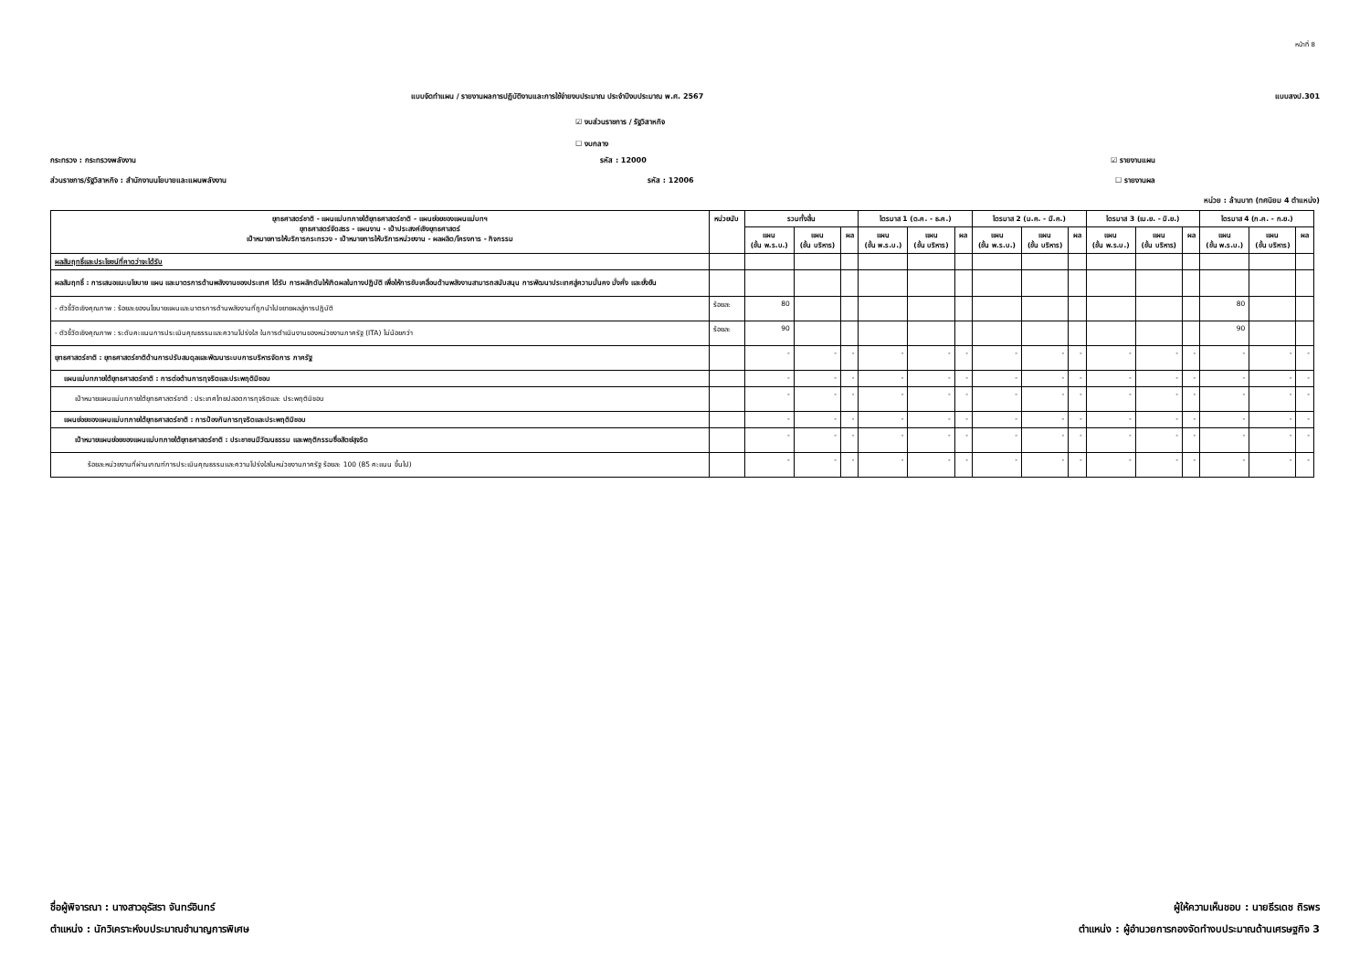หน้าที่ 8
แบบจัดทำแผน / รายงานผลการปฏิบัติงานและการใช้จ่ายงบประมาณ ประจำปีงบประมาณ พ.ศ. 2567 แบบสงป.301
☑ งบส่วนราชการ / รัฐวิสาหกิจ
☐ งบกลาง
กระทรวง : กระทรวงพลังงาน รหัส : 12000 ☑ รายงานแผน
ส่วนราชการ/รัฐวิสาหกิจ : สำนักงานนโยบายและแผนพลังงาน รหัส : 12006 ☐ รายงานผล
หน่วย : ล้านบาท (ทศนิยม 4 ตำแหน่ง)
| ยุทธศาสตร์ชาติ - แผนแม่บทภายใต้ยุทธศาสตร์ชาติ - แผนย่อยของแผนแม่บทฯ ยุทธศาสตร์จัดสรร - แผนงาน - เป้าประสงค์เชิงยุทธศาสตร์ เป้าหมายการให้บริการกระทรวง - เป้าหมายการให้บริการหน่วยงาน - ผลผลิต/โครงการ - กิจกรรม | หน่วยนับ | รวมทั้งสิ้น | | | ไตรมาส 1 (ต.ค. - ธ.ค.) | | | ไตรมาส 2 (ม.ค. - มี.ค.) | | | ไตรมาส 3 (เม.ย. - มิ.ย.) | | | ไตรมาส 4 (ก.ค. - ก.ย.) | | |
| --- | --- | --- | --- | --- | --- | --- | --- | --- | --- | --- | --- | --- | --- | --- | --- | --- |
| | | แผน (ขั้น พ.ร.บ.) | แผน (ขั้น บริหาร) | ผล | แผน (ขั้น พ.ร.บ.) | แผน (ขั้น บริหาร) | ผล | แผน (ขั้น พ.ร.บ.) | แผน (ขั้น บริหาร) | ผล | แผน (ขั้น พ.ร.บ.) | แผน (ขั้น บริหาร) | ผล | แผน (ขั้น พ.ร.บ.) | แผน (ขั้น บริหาร) | ผล |
| ผลสัมฤทธิ์และประโยชน์ที่คาดว่าจะได้รับ | | | | | | | | | | | | | | | | |
| ผลสัมฤทธิ์ : การเสนอแนะนโยบาย แผน และมาตรการด้านพลังงานของประเทศ ได้รับ การผลักดันให้เกิดผลในทางปฏิบัติ เพื่อให้การขับเคลื่อนด้านพลังงานสามารถสนับสนุน การพัฒนาประเทศสู่ความมั่นคง มั่งคั่ง และยั่งยืน | | | | | | | | | | | | | | | | |
| - ตัวชี้วัดเชิงคุณภาพ : ร้อยละของนโยบายแผนและมาตรการด้านพลังงานที่ถูกนำไปขยายผลสู่การปฏิบัติ | ร้อยละ | 80 | | | | | | | | | | | | 80 | | |
| - ตัวชี้วัดเชิงคุณภาพ : ระดับคะแนนการประเมินคุณธรรมและความโปร่งใส ในการดำเนินงานของหน่วยงานภาครัฐ (ITA) ไม่น้อยกว่า | ร้อยละ | 90 | | | | | | | | | | | | 90 | | |
| ยุทธศาสตร์ชาติ : ยุทธศาสตร์ชาติด้านการปรับสมดุลและพัฒนาระบบการบริหารจัดการ ภาครัฐ | | - | - | - | - | - | - | - | - | - | - | - | - | - | - | - |
| แผนแม่บทภายใต้ยุทธศาสตร์ชาติ : การต่อต้านการทุจริตและประพฤติมิชอบ | | - | - | - | - | - | - | - | - | - | - | - | - | - | - | - |
| เป้าหมายแผนแม่บทภายใต้ยุทธศาสตร์ชาติ : ประเทศไทยปลอดการทุจริตและ ประพฤติมิชอบ | | - | - | - | - | - | - | - | - | - | - | - | - | - | - | - |
| แผนย่อยของแผนแม่บทภายใต้ยุทธศาสตร์ชาติ : การป้องกันการทุจริตและประพฤติมิชอบ | | - | - | - | - | - | - | - | - | - | - | - | - | - | - | - |
| เป้าหมายแผนย่อยของแผนแม่บทภายใต้ยุทธศาสตร์ชาติ : ประชาชนมีวัฒนธรรม และพฤติกรรมซื่อสัตย์สุจริต | | - | - | - | - | - | - | - | - | - | - | - | - | - | - | - |
| ร้อยละหน่วยงานที่ผ่านเกณฑ์การประเมินคุณธรรมและความโปร่งใสในหน่วยงานภาครัฐ ร้อยละ 100 (85 คะแนน ขึ้นไป) | | - | - | - | - | - | - | - | - | - | - | - | - | - | - | - |
ชื่อผู้พิจารณา : นางสาวอุรัสรา จันทร์อินทร์
ตำแหน่ง : นักวิเคราะห์งบประมาณชำนาญการพิเศษ
ผู้ให้ความเห็นชอบ : นายธีรเดช ถิรพร
ตำแหน่ง : ผู้อำนวยการกองจัดทำงบประมาณด้านเศรษฐกิจ 3